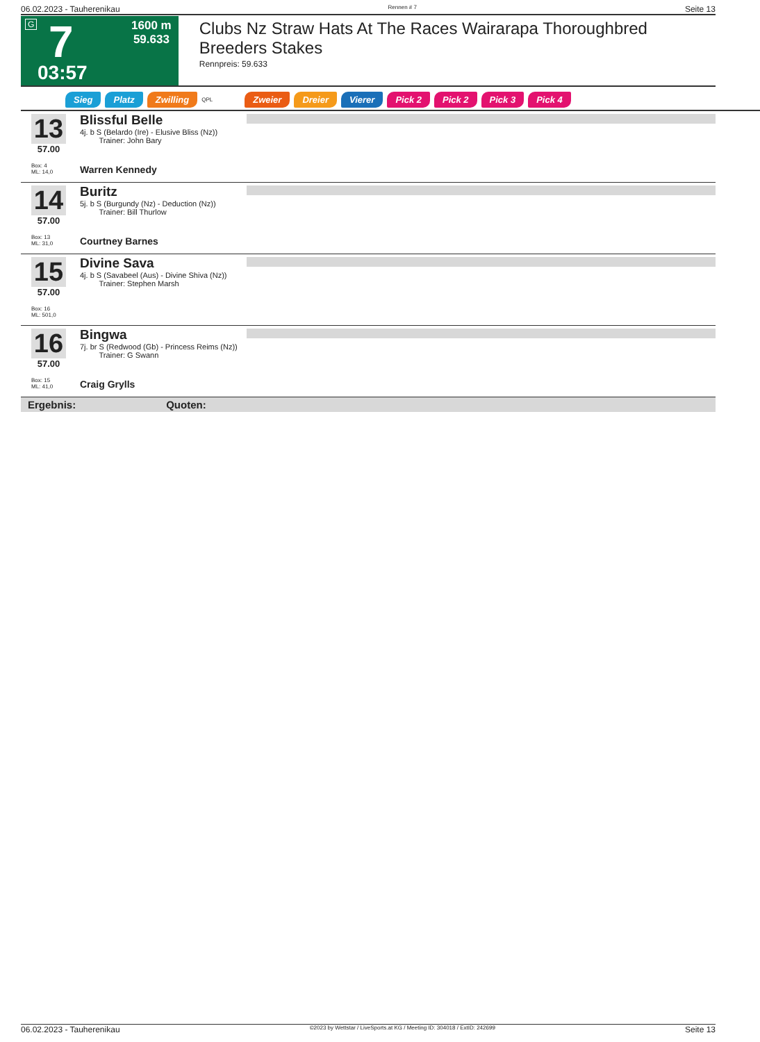06.02.2023 - Tauherenikau Rennen # 7 Seite 13
G 7
03:57
1600 m
59.633
Clubs Nz Straw Hats At The Races Wairarapa Thoroughbred Breeders Stakes
Rennpreis: 59.633
Sieg Platz Zwilling QPL Zweier Dreier Vierer Pick 2 Pick 2 Pick 3 Pick 4
13
57.00
Box: 4
ML: 14,0
Blissful Belle
4j. b S (Belardo (Ire) - Elusive Bliss (Nz))
Trainer: John Bary
Warren Kennedy
14
57.00
Box: 13
ML: 31,0
Buritz
5j. b S (Burgundy (Nz) - Deduction (Nz))
Trainer: Bill Thurlow
Courtney Barnes
15
57.00
Box: 16
ML: 501,0
Divine Sava
4j. b S (Savabeel (Aus) - Divine Shiva (Nz))
Trainer: Stephen Marsh
16
57.00
Box: 15
ML: 41,0
Bingwa
7j. br S (Redwood (Gb) - Princess Reims (Nz))
Trainer: G Swann
Craig Grylls
Ergebnis: Quoten:
06.02.2023 - Tauherenikau ©2023 by Wettstar / LiveSports.at KG / Meeting ID: 304018 / ExtID: 242699 Seite 13